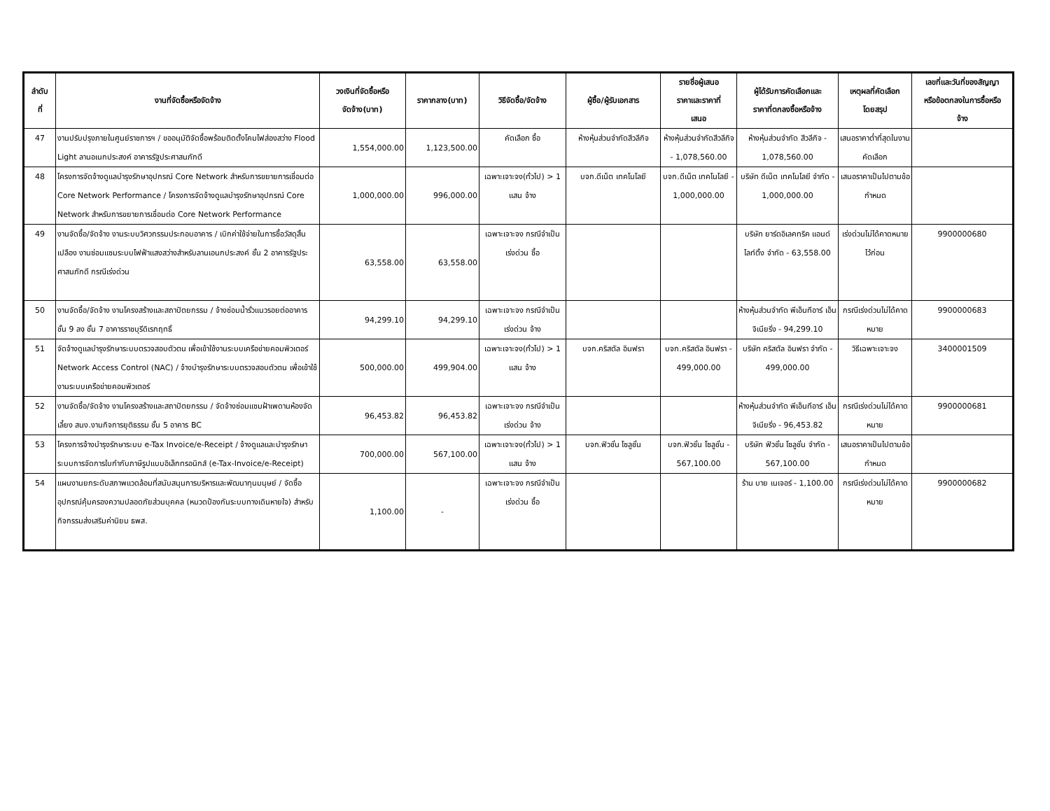| ลำดับ ที่ | งานที่จัดซื้อหรือจัดจ้าง | วงเงินที่จัดซื้อหรือ จัดจ้าง(บาท) | ราคากลาง(บาท) | วิธีจัดซื้อ/จัดจ้าง | ผู้ซื้อ/ผู้รับเอกสาร | รายชื่อผู้เสนอ ราคาและราคาที่ เสนอ | ผู้ได้รับการคัดเลือกและ ราคาที่ตกลงซื้อหรือจ้าง | เหตุผลที่คัดเลือก โดยสรุป | เลขที่และวันที่ของสัญญา หรือข้อตกลงในการซื้อหรือ จ้าง |
| --- | --- | --- | --- | --- | --- | --- | --- | --- | --- |
| 47 | งานปรับปรุงภายในศูนย์ราชการฯ / ขออนุมัติจัดซื้อพร้อมติดตั้งโคมไฟส่องสว่าง Flood Light ลานอเนกประสงค์ อาคารรัฐประศาสนภักดี | 1,554,000.00 | 1,123,500.00 | คัดเลือก ซื้อ | ห้างหุ้นส่วนจำกัดสีวลีกิจ | ห้างหุ้นส่วนจำกัดสีวลีกิจ - 1,078,560.00 | ห้างหุ้นส่วนจำกัด สีวลีกิจ - 1,078,560.00 | เสนอราคาต่ำที่สุดในงานคัดเลือก | |
| 48 | โครงการจัดจ้างดูแลบำรุงรักษาอุปกรณ์ Core Network สำหรับการขยายการเชื่อมต่อ Core Network Performance / โครงการจัดจ้างดูแลบำรุงรักษาอุปกรณ์ Core Network สำหรับการขยายการเชื่อมต่อ Core Network Performance | 1,000,000.00 | 996,000.00 | เฉพาะเจาะจง(ทั่วไป) > 1 แสน จ้าง | บจก.ดีเน็ต เทคโนโลยี | บจก.ดีเน็ต เทคโนโลยี - 1,000,000.00 | บริษัท ดีเน็ต เทคโนโลยี จำกัด - 1,000,000.00 | เสนอราคาเป็นไปตามข้อกำหนด | |
| 49 | งานจัดซื้อ/จัดจ้าง งานระบบวิศวกรรมประกอบอาคาร / เบิกค่าใช้จ่ายในการซื้อวัสดุสิ้นเปลือง งานซ่อมแซมระบบไฟฟ้าแสงสว่างสำหรับลานเอนกประสงค์ ชั้น 2 อาคารรัฐประศาสนภักดี กรณีเร่งด่วน | 63,558.00 | 63,558.00 | เฉพาะเจาะจง กรณีจำเป็นเร่งด่วน ซื้อ | | | บริษัท ยาร์ดอิเลคทริค แอนด์ ไลท์ติ้ง จำกัด - 63,558.00 | เร่งด่วนไม่ได้คาดหมายไว้ก่อน | 9900000680 |
| 50 | งานจัดซื้อ/จัดจ้าง งานโครงสร้างและสถาปัตยกรรม / จ้างซ่อมน้ำรั่วแนวรอยต่ออาคาร ชั้น 9 ลง ชั้น 7 อาคารราชบุรีดิเรกฤทธิ์ | 94,299.10 | 94,299.10 | เฉพาะเจาะจง กรณีจำเป็นเร่งด่วน จ้าง | | | ห้างหุ้นส่วนจำกัด พีเอ็นทีอาร์ เอ็นจิเนียริ่ง - 94,299.10 | กรณีเร่งด่วนไม่ได้คาดหมาย | 9900000683 |
| 51 | จัดจ้างดูแลบำรุงรักษาระบบตรวจสอบตัวตน เพื่อเข้าใช้งานระบบเครือข่ายคอมพิวเตอร์ Network Access Control (NAC) / จ้างบำรุงรักษาระบบตรวจสอบตัวตน เพื่อเข้าใช้งานระบบเครือข่ายคอมพิวเตอร์ | 500,000.00 | 499,904.00 | เฉพาะเจาะจง(ทั่วไป) > 1 แสน จ้าง | บจก.คริสตัล อินฟรา | บจก.คริสตัล อินฟรา - 499,000.00 | บริษัท คริสตัล อินฟรา จำกัด - 499,000.00 | วิธีเฉพาะเจาะจง | 3400001509 |
| 52 | งานจัดซื้อ/จัดจ้าง งานโครงสร้างและสถาปัตยกรรม / จัดจ้างซ่อมแซมฝ้าเพดานห้องจัดเลี้ยง สนง.งานกิจการยุติธรรม ชั้น 5 อาคาร BC | 96,453.82 | 96,453.82 | เฉพาะเจาะจง กรณีจำเป็นเร่งด่วน จ้าง | | | ห้างหุ้นส่วนจำกัด พีเอ็นทีอาร์ เอ็นจิเนียริ่ง - 96,453.82 | กรณีเร่งด่วนไม่ได้คาดหมาย | 9900000681 |
| 53 | โครงการจ้างบำรุงรักษาระบบ e-Tax Invoice/e-Receipt / จ้างดูแลและบำรุงรักษาระบบการจัดการใบกำกับภาษีรูปแบบอิเล็กทรอนิกส์ (e-Tax-Invoice/e-Receipt) | 700,000.00 | 567,100.00 | เฉพาะเจาะจง(ทั่วไป) > 1 แสน จ้าง | บจก.ฟิวชั่น โซลูชั่น | บจก.ฟิวชั่น โซลูชั่น - 567,100.00 | บริษัท ฟิวชั่น โซลูชั่น จำกัด - 567,100.00 | เสนอราคาเป็นไปตามข้อกำหนด | |
| 54 | แผนงานยกระดับสภาพแวดล้อมที่สนับสนุนการบริหารและพัฒนาทุนมนุษย์ / จัดซื้ออุปกรณ์คุ้มครองความปลอดภัยส่วนบุคคล (หมวดป้องกันระบบทางเดินหายใจ) สำหรับกิจกรรมส่งเสริมค่านิยม ธพส. | 1,100.00 | - | เฉพาะเจาะจง กรณีจำเป็นเร่งด่วน ซื้อ | | | ร้าน บาย เนเจอร์ - 1,100.00 | กรณีเร่งด่วนไม่ได้คาดหมาย | 9900000682 |